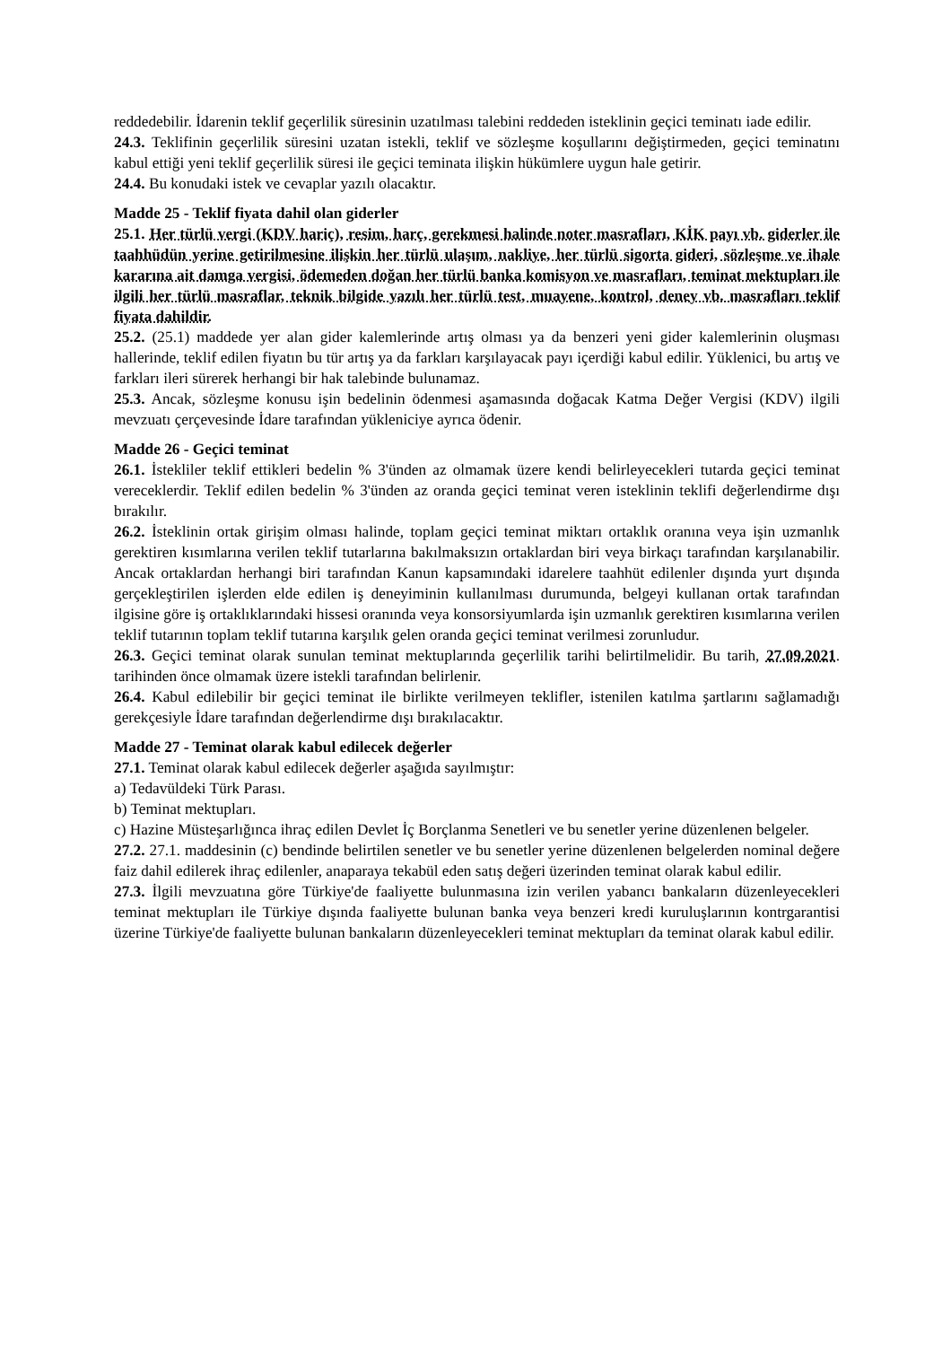reddedebilir. İdarenin teklif geçerlilik süresinin uzatılması talebini reddeden isteklinin geçici teminatı iade edilir.
24.3. Teklifinin geçerlilik süresini uzatan istekli, teklif ve sözleşme koşullarını değiştirmeden, geçici teminatını kabul ettiği yeni teklif geçerlilik süresi ile geçici teminata ilişkin hükümlere uygun hale getirir.
24.4. Bu konudaki istek ve cevaplar yazılı olacaktır.
Madde 25 - Teklif fiyata dahil olan giderler
25.1. Her türlü vergi (KDV hariç), resim, harç, gerekmesi halinde noter masrafları, KİK payı vb. giderler ile taahhüdün yerine getirilmesine ilişkin her türlü ulaşım, nakliye, her türlü sigorta gideri, sözleşme ve ihale kararına ait damga vergisi, ödemeden doğan her türlü banka komisyon ve masrafları, teminat mektupları ile ilgili her türlü masraflar, teknik bilgide yazılı her türlü test, muayene, kontrol, deney vb. masrafları teklif fiyata dahildir.
25.2. (25.1) maddede yer alan gider kalemlerinde artış olması ya da benzeri yeni gider kalemlerinin oluşması hallerinde, teklif edilen fiyatın bu tür artış ya da farkları karşılayacak payı içerdiği kabul edilir. Yüklenici, bu artış ve farkları ileri sürerek herhangi bir hak talebinde bulunamaz.
25.3. Ancak, sözleşme konusu işin bedelinin ödenmesi aşamasında doğacak Katma Değer Vergisi (KDV) ilgili mevzuatı çerçevesinde İdare tarafından yükleniciye ayrıca ödenir.
Madde 26 - Geçici teminat
26.1. İstekliler teklif ettikleri bedelin % 3'ünden az olmamak üzere kendi belirleyecekleri tutarda geçici teminat vereceklerdir. Teklif edilen bedelin % 3'ünden az oranda geçici teminat veren isteklinin teklifi değerlendirme dışı bırakılır.
26.2. İsteklinin ortak girişim olması halinde, toplam geçici teminat miktarı ortaklık oranına veya işin uzmanlık gerektiren kısımlarına verilen teklif tutarlarına bakılmaksızın ortaklardan biri veya birkaçı tarafından karşılanabilir. Ancak ortaklardan herhangi biri tarafından Kanun kapsamındaki idarelere taahhüt edilenler dışında yurt dışında gerçekleştirilen işlerden elde edilen iş deneyiminin kullanılması durumunda, belgeyi kullanan ortak tarafından ilgisine göre iş ortaklıklarındaki hissesi oranında veya konsorsiyumlarda işin uzmanlık gerektiren kısımlarına verilen teklif tutarının toplam teklif tutarına karşılık gelen oranda geçici teminat verilmesi zorunludur.
26.3. Geçici teminat olarak sunulan teminat mektuplarında geçerlilik tarihi belirtilmelidir. Bu tarih, 27.09.2021. tarihinden önce olmamak üzere istekli tarafından belirlenir.
26.4. Kabul edilebilir bir geçici teminat ile birlikte verilmeyen teklifler, istenilen katılma şartlarını sağlamadığı gerekçesiyle İdare tarafından değerlendirme dışı bırakılacaktır.
Madde 27 - Teminat olarak kabul edilecek değerler
27.1. Teminat olarak kabul edilecek değerler aşağıda sayılmıştır:
a) Tedavüldeki Türk Parası.
b) Teminat mektupları.
c) Hazine Müsteşarlığınca ihraç edilen Devlet İç Borçlanma Senetleri ve bu senetler yerine düzenlenen belgeler.
27.2. 27.1. maddesinin (c) bendinde belirtilen senetler ve bu senetler yerine düzenlenen belgelerden nominal değere faiz dahil edilerek ihraç edilenler, anaparaya tekabül eden satış değeri üzerinden teminat olarak kabul edilir.
27.3. İlgili mevzuatına göre Türkiye'de faaliyette bulunmasına izin verilen yabancı bankaların düzenleyecekleri teminat mektupları ile Türkiye dışında faaliyette bulunan banka veya benzeri kredi kuruluşlarının kontrgarantisi üzerine Türkiye'de faaliyette bulunan bankaların düzenleyecekleri teminat mektupları da teminat olarak kabul edilir.